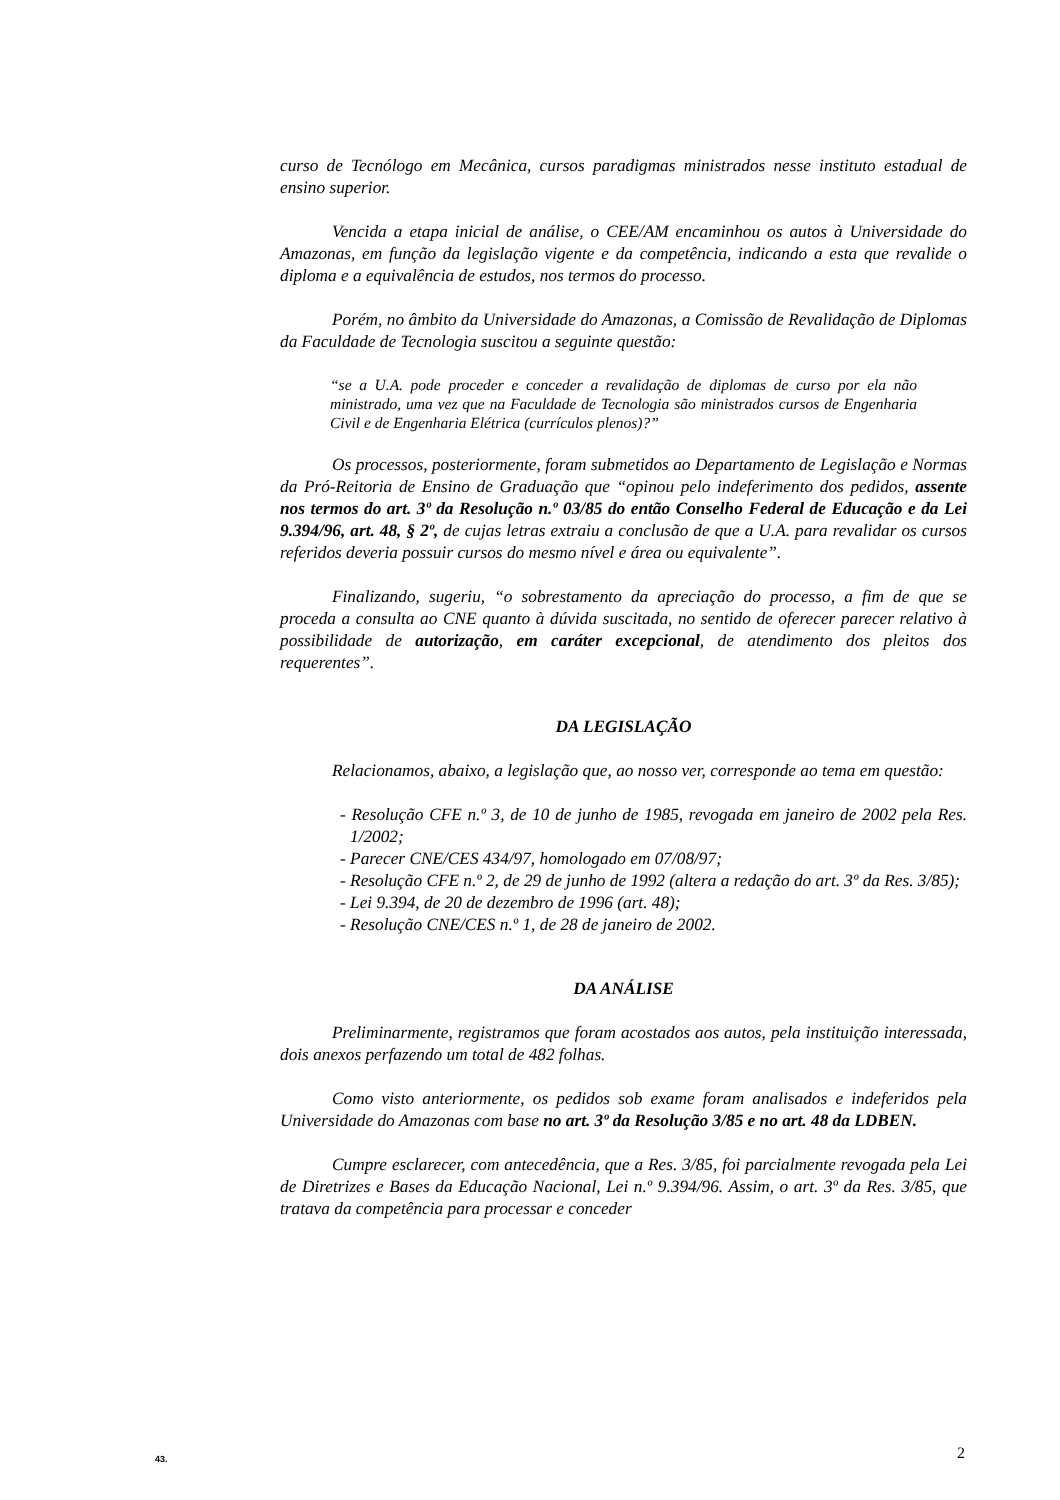curso de Tecnólogo em Mecânica, cursos paradigmas ministrados nesse instituto estadual de ensino superior.
Vencida a etapa inicial de análise, o CEE/AM encaminhou os autos à Universidade do Amazonas, em função da legislação vigente e da competência, indicando a esta que revalide o diploma e a equivalência de estudos, nos termos do processo.
Porém, no âmbito da Universidade do Amazonas, a Comissão de Revalidação de Diplomas da Faculdade de Tecnologia suscitou a seguinte questão:
“se a U.A. pode proceder e conceder a revalidação de diplomas de curso por ela não ministrado, uma vez que na Faculdade de Tecnologia são ministrados cursos de Engenharia Civil e de Engenharia Elétrica (currículos plenos)?”
Os processos, posteriormente, foram submetidos ao Departamento de Legislação e Normas da Pró-Reitoria de Ensino de Graduação que “opinou pelo indeferimento dos pedidos, assente nos termos do art. 3º da Resolução n.º 03/85 do então Conselho Federal de Educação e da Lei 9.394/96, art. 48, § 2º, de cujas letras extraiu a conclusão de que a U.A. para revalidar os cursos referidos deveria possuir cursos do mesmo nível e área ou equivalente”.
Finalizando, sugeriu, “o sobrestamento da apreciação do processo, a fim de que se proceda a consulta ao CNE quanto à dúvida suscitada, no sentido de oferecer parecer relativo à possibilidade de autorização, em caráter excepcional, de atendimento dos pleitos dos requerentes”.
DA LEGISLAÇÃO
Relacionamos, abaixo, a legislação que, ao nosso ver, corresponde ao tema em questão:
- Resolução CFE n.º 3, de 10 de junho de 1985, revogada em janeiro de 2002 pela Res. 1/2002;
- Parecer CNE/CES 434/97, homologado em 07/08/97;
- Resolução CFE n.º 2, de 29 de junho de 1992 (altera a redação do art. 3º da Res. 3/85);
- Lei 9.394, de 20 de dezembro de 1996 (art. 48);
- Resolução CNE/CES n.º 1, de 28 de janeiro de 2002.
DA ANÁLISE
Preliminarmente, registramos que foram acostados aos autos, pela instituição interessada, dois anexos perfazendo um total de 482 folhas.
Como visto anteriormente, os pedidos sob exame foram analisados e indeferidos pela Universidade do Amazonas com base no art. 3º da Resolução 3/85 e no art. 48 da LDBEN.
Cumpre esclarecer, com antecedência, que a Res. 3/85, foi parcialmente revogada pela Lei de Diretrizes e Bases da Educação Nacional, Lei n.º 9.394/96. Assim, o art. 3º da Res. 3/85, que tratava da competência para processar e conceder
43. 2